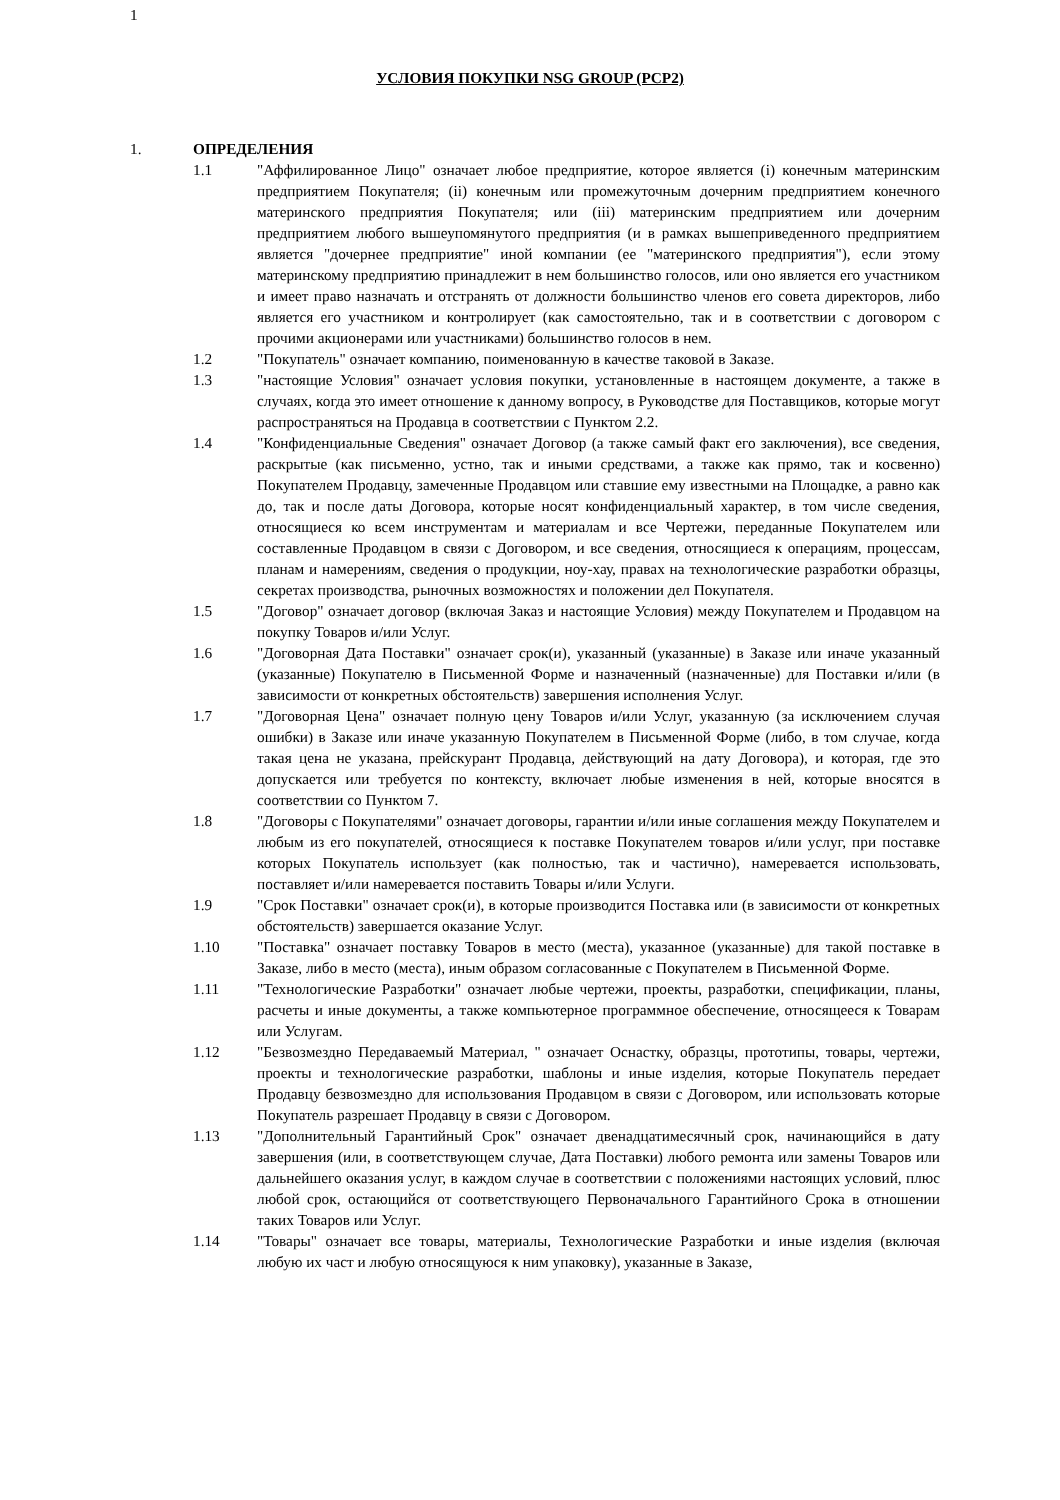1
УСЛОВИЯ ПОКУПКИ NSG GROUP (PCP2)
1. ОПРЕДЕЛЕНИЯ
1.1 "Аффилированное Лицо" означает любое предприятие, которое является (i) конечным материнским предприятием Покупателя; (ii) конечным или промежуточным дочерним предприятием конечного материнского предприятия Покупателя; или (iii) материнским предприятием или дочерним предприятием любого вышеупомянутого предприятия (и в рамках вышеприведенного предприятием является "дочернее предприятие" иной компании (ее "материнского предприятия"), если этому материнскому предприятию принадлежит в нем большинство голосов, или оно является его участником и имеет право назначать и отстранять от должности большинство членов его совета директоров, либо является его участником и контролирует (как самостоятельно, так и в соответствии с договором с прочими акционерами или участниками) большинство голосов в нем.
1.2 "Покупатель" означает компанию, поименованную в качестве таковой в Заказе.
1.3 "настоящие Условия" означает условия покупки, установленные в настоящем документе, а также в случаях, когда это имеет отношение к данному вопросу, в Руководстве для Поставщиков, которые могут распространяться на Продавца в соответствии с Пунктом 2.2.
1.4 "Конфиденциальные Сведения" означает Договор (а также самый факт его заключения), все сведения, раскрытые (как письменно, устно, так и иными средствами, а также как прямо, так и косвенно) Покупателем Продавцу, замеченные Продавцом или ставшие ему известными на Площадке, а равно как до, так и после даты Договора, которые носят конфиденциальный характер, в том числе сведения, относящиеся ко всем инструментам и материалам и все Чертежи, переданные Покупателем или составленные Продавцом в связи с Договором, и все сведения, относящиеся к операциям, процессам, планам и намерениям, сведения о продукции, ноу-хау, правах на технологические разработки образцы, секретах производства, рыночных возможностях и положении дел Покупателя.
1.5 "Договор" означает договор (включая Заказ и настоящие Условия) между Покупателем и Продавцом на покупку Товаров и/или Услуг.
1.6 "Договорная Дата Поставки" означает срок(и), указанный (указанные) в Заказе или иначе указанный (указанные) Покупателю в Письменной Форме и назначенный (назначенные) для Поставки и/или (в зависимости от конкретных обстоятельств) завершения исполнения Услуг.
1.7 "Договорная Цена" означает полную цену Товаров и/или Услуг, указанную (за исключением случая ошибки) в Заказе или иначе указанную Покупателем в Письменной Форме (либо, в том случае, когда такая цена не указана, прейскурант Продавца, действующий на дату Договора), и которая, где это допускается или требуется по контексту, включает любые изменения в ней, которые вносятся в соответствии со Пунктом 7.
1.8 "Договоры с Покупателями" означает договоры, гарантии и/или иные соглашения между Покупателем и любым из его покупателей, относящиеся к поставке Покупателем товаров и/или услуг, при поставке которых Покупатель использует (как полностью, так и частично), намеревается использовать, поставляет и/или намеревается поставить Товары и/или Услуги.
1.9 "Срок Поставки" означает срок(и), в которые производится Поставка или (в зависимости от конкретных обстоятельств) завершается оказание Услуг.
1.10 "Поставка" означает поставку Товаров в место (места), указанное (указанные) для такой поставке в Заказе, либо в место (места), иным образом согласованные с Покупателем в Письменной Форме.
1.11 "Технологические Разработки" означает любые чертежи, проекты, разработки, спецификации, планы, расчеты и иные документы, а также компьютерное программное обеспечение, относящееся к Товарам или Услугам.
1.12 "Безвозмездно Передаваемый Материал, " означает Оснастку, образцы, прототипы, товары, чертежи, проекты и технологические разработки, шаблоны и иные изделия, которые Покупатель передает Продавцу безвозмездно для использования Продавцом в связи с Договором, или использовать которые Покупатель разрешает Продавцу в связи с Договором.
1.13 "Дополнительный Гарантийный Срок" означает двенадцатимесячный срок, начинающийся в дату завершения (или, в соответствующем случае, Дата Поставки) любого ремонта или замены Товаров или дальнейшего оказания услуг, в каждом случае в соответствии с положениями настоящих условий, плюс любой срок, остающийся от соответствующего Первоначального Гарантийного Срока в отношении таких Товаров или Услуг.
1.14 "Товары" означает все товары, материалы, Технологические Разработки и иные изделия (включая любую их част и любую относящуюся к ним упаковку), указанные в Заказе,